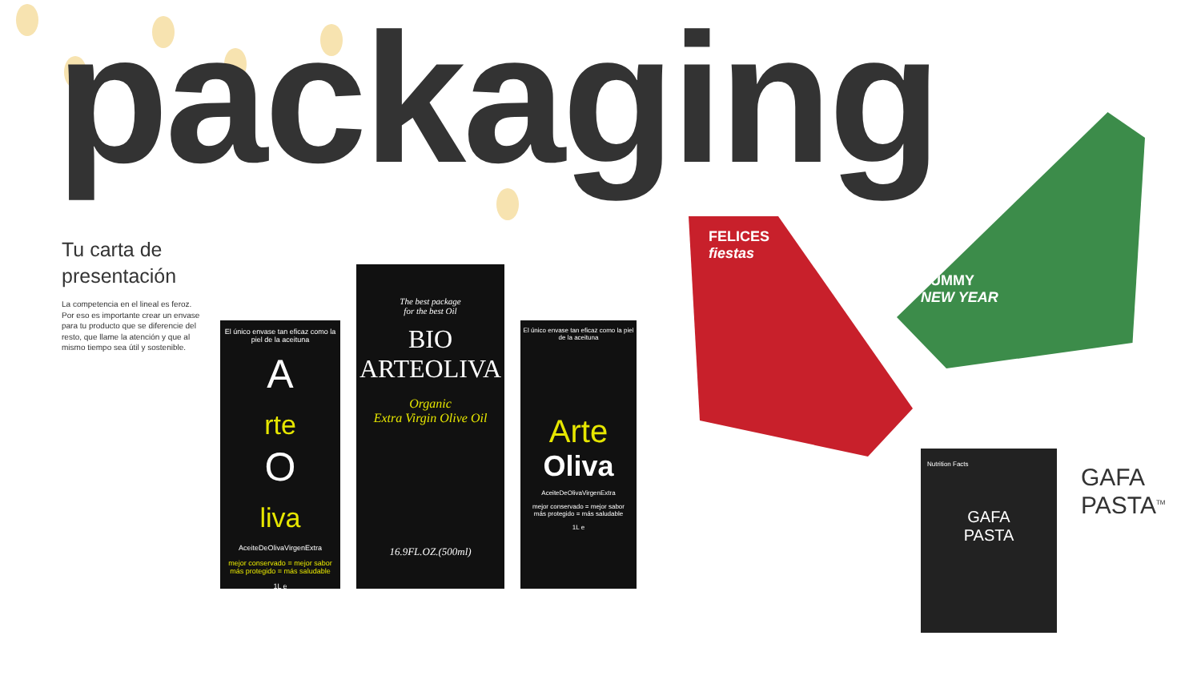packaging
Tu carta de presentación
La competencia en el lineal es feroz. Por eso es importante crear un envase para tu producto que se diferencie del resto, que llame la atención y que al mismo tiempo sea útil y sostenible.
El único envase tan eficaz como la piel de la aceituna
A
rte
O
liva
AceiteDeOlivaVirgenExtra
mejor conservado = mejor sabor
más protegido = más saludable
1L e
The best package
for the best Oil
BIO
ARTEOLIVA
Organic
Extra Virgin Olive Oil
16.9FL.OZ.(500ml)
El único envase tan eficaz como la piel de la aceituna
Arte
Oliva
AceiteDeOlivaVirgenExtra
mejor conservado = mejor sabor
más protegido = más saludable
1L e
FELICES
fiestas
YUMMY
NEW YEAR
Nutrition Facts
GAFA
PASTA
GAFA
PASTA<sup>TM</sup>